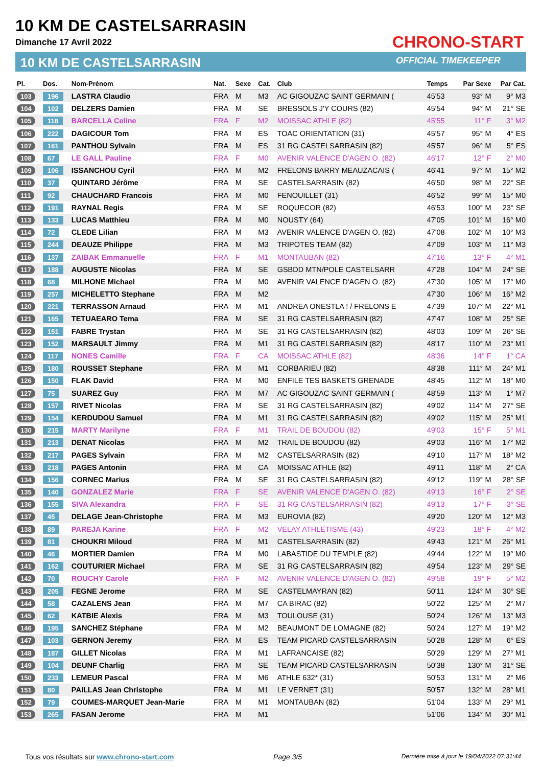10 KM DE CASTELSARRASIN
Dimanche 17 Avril 2022
10 KM DE CASTELSARRASIN
CHRONO-START
OFFICIAL TIMEKEEPER
| Pl. | Dos. | Nom-Prénom | Nat. | Sexe | Cat. | Club | Temps | Par Sexe | Par Cat. |
| --- | --- | --- | --- | --- | --- | --- | --- | --- | --- |
| 103 | 196 | LASTRA Claudio | FRA | M | M3 | AC GIGOUZAC SAINT GERMAIN ( | 45'53 | 93° M | 9° M3 |
| 104 | 102 | DELZERS Damien | FRA | M | SE | BRESSOLS J'Y COURS (82) | 45'54 | 94° M | 21° SE |
| 105 | 118 | BARCELLA Celine | FRA | F | M2 | MOISSAC ATHLE (82) | 45'55 | 11° F | 3° M2 |
| 106 | 222 | DAGICOUR Tom | FRA | M | ES | TOAC ORIENTATION (31) | 45'57 | 95° M | 4° ES |
| 107 | 161 | PANTHOU Sylvain | FRA | M | ES | 31 RG CASTELSARRASIN (82) | 45'57 | 96° M | 5° ES |
| 108 | 67 | LE GALL Pauline | FRA | F | M0 | AVENIR VALENCE D'AGEN O. (82) | 46'17 | 12° F | 2° M0 |
| 109 | 106 | ISSANCHOU Cyril | FRA | M | M2 | FRELONS BARRY MEAUZACAIS ( | 46'41 | 97° M | 15° M2 |
| 110 | 37 | QUINTARD Jérôme | FRA | M | SE | CASTELSARRASIN (82) | 46'50 | 98° M | 22° SE |
| 111 | 92 | CHAUCHARD Francois | FRA | M | M0 | FENOUILLET (31) | 46'52 | 99° M | 15° M0 |
| 112 | 191 | RAYNAL Regis | FRA | M | SE | ROQUECOR (82) | 46'53 | 100° M | 23° SE |
| 113 | 133 | LUCAS Matthieu | FRA | M | M0 | NOUSTY (64) | 47'05 | 101° M | 16° M0 |
| 114 | 72 | CLEDE Lilian | FRA | M | M3 | AVENIR VALENCE D'AGEN O. (82) | 47'08 | 102° M | 10° M3 |
| 115 | 244 | DEAUZE Philippe | FRA | M | M3 | TRIPOTES TEAM (82) | 47'09 | 103° M | 11° M3 |
| 116 | 137 | ZAIBAK Emmanuelle | FRA | F | M1 | MONTAUBAN (82) | 47'16 | 13° F | 4° M1 |
| 117 | 188 | AUGUSTE Nicolas | FRA | M | SE | GSBDD MTN/POLE CASTELSARR | 47'28 | 104° M | 24° SE |
| 118 | 68 | MILHONE Michael | FRA | M | M0 | AVENIR VALENCE D'AGEN O. (82) | 47'30 | 105° M | 17° M0 |
| 119 | 257 | MICHELETTO Stephane | FRA | M | M2 | | 47'30 | 106° M | 16° M2 |
| 120 | 221 | TERRASSON Arnaud | FRA | M | M1 | ANDREA ONESTLA ! / FRELONS E | 47'39 | 107° M | 22° M1 |
| 121 | 165 | TETUAEARO Tema | FRA | M | SE | 31 RG CASTELSARRASIN (82) | 47'47 | 108° M | 25° SE |
| 122 | 151 | FABRE Trystan | FRA | M | SE | 31 RG CASTELSARRASIN (82) | 48'03 | 109° M | 26° SE |
| 123 | 152 | MARSAULT Jimmy | FRA | M | M1 | 31 RG CASTELSARRASIN (82) | 48'17 | 110° M | 23° M1 |
| 124 | 117 | NONES Camille | FRA | F | CA | MOISSAC ATHLE (82) | 48'36 | 14° F | 1° CA |
| 125 | 180 | ROUSSET Stephane | FRA | M | M1 | CORBARIEU (82) | 48'38 | 111° M | 24° M1 |
| 126 | 150 | FLAK David | FRA | M | M0 | ENFILE TES BASKETS GRENADE | 48'45 | 112° M | 18° M0 |
| 127 | 75 | SUAREZ Guy | FRA | M | M7 | AC GIGOUZAC SAINT GERMAIN ( | 48'59 | 113° M | 1° M7 |
| 128 | 157 | RIVET Nicolas | FRA | M | SE | 31 RG CASTELSARRASIN (82) | 49'02 | 114° M | 27° SE |
| 129 | 154 | KERDUDOU Samuel | FRA | M | M1 | 31 RG CASTELSARRASIN (82) | 49'02 | 115° M | 25° M1 |
| 130 | 215 | MARTY Marilyne | FRA | F | M1 | TRAIL DE BOUDOU (82) | 49'03 | 15° F | 5° M1 |
| 131 | 213 | DENAT Nicolas | FRA | M | M2 | TRAIL DE BOUDOU (82) | 49'03 | 116° M | 17° M2 |
| 132 | 217 | PAGES Sylvain | FRA | M | M2 | CASTELSARRASIN (82) | 49'10 | 117° M | 18° M2 |
| 133 | 218 | PAGES Antonin | FRA | M | CA | MOISSAC ATHLE (82) | 49'11 | 118° M | 2° CA |
| 134 | 156 | CORNEC Marius | FRA | M | SE | 31 RG CASTELSARRASIN (82) | 49'12 | 119° M | 28° SE |
| 135 | 140 | GONZALEZ Marie | FRA | F | SE | AVENIR VALENCE D'AGEN O. (82) | 49'13 | 16° F | 2° SE |
| 136 | 155 | SIVA Alexandra | FRA | F | SE | 31 RG CASTELSARRASIN (82) | 49'13 | 17° F | 3° SE |
| 137 | 45 | DELAGE Jean-Christophe | FRA | M | M3 | EUROVIA (82) | 49'20 | 120° M | 12° M3 |
| 138 | 89 | PAREJA Karine | FRA | F | M2 | VELAY ATHLETISME (43) | 49'23 | 18° F | 4° M2 |
| 139 | 81 | CHOUKRI Miloud | FRA | M | M1 | CASTELSARRASIN (82) | 49'43 | 121° M | 26° M1 |
| 140 | 46 | MORTIER Damien | FRA | M | M0 | LABASTIDE DU TEMPLE (82) | 49'44 | 122° M | 19° M0 |
| 141 | 162 | COUTURIER Michael | FRA | M | SE | 31 RG CASTELSARRASIN (82) | 49'54 | 123° M | 29° SE |
| 142 | 70 | ROUCHY Carole | FRA | F | M2 | AVENIR VALENCE D'AGEN O. (82) | 49'58 | 19° F | 5° M2 |
| 143 | 205 | FEGNE Jerome | FRA | M | SE | CASTELMAYRAN (82) | 50'11 | 124° M | 30° SE |
| 144 | 58 | CAZALENS Jean | FRA | M | M7 | CA BIRAC (82) | 50'22 | 125° M | 2° M7 |
| 145 | 62 | KATBIE Alexis | FRA | M | M3 | TOULOUSE (31) | 50'24 | 126° M | 13° M3 |
| 146 | 195 | SANCHEZ Stéphane | FRA | M | M2 | BEAUMONT DE LOMAGNE (82) | 50'24 | 127° M | 19° M2 |
| 147 | 103 | GERNON Jeremy | FRA | M | ES | TEAM PICARD CASTELSARRASIN | 50'28 | 128° M | 6° ES |
| 148 | 187 | GILLET Nicolas | FRA | M | M1 | LAFRANCAISE (82) | 50'29 | 129° M | 27° M1 |
| 149 | 104 | DEUNF Charlig | FRA | M | SE | TEAM PICARD CASTELSARRASIN | 50'38 | 130° M | 31° SE |
| 150 | 233 | LEMEUR Pascal | FRA | M | M6 | ATHLE 632* (31) | 50'53 | 131° M | 2° M6 |
| 151 | 80 | PAILLAS Jean Christophe | FRA | M | M1 | LE VERNET (31) | 50'57 | 132° M | 28° M1 |
| 152 | 79 | COUMES-MARQUET Jean-Marie | FRA | M | M1 | MONTAUBAN (82) | 51'04 | 133° M | 29° M1 |
| 153 | 265 | FASAN Jerome | FRA | M | M1 | | 51'06 | 134° M | 30° M1 |
Tous vos résultats sur www.chrono-start.com Page 3/5 Dernière mise à jour le 19/04/2022 07:31:44